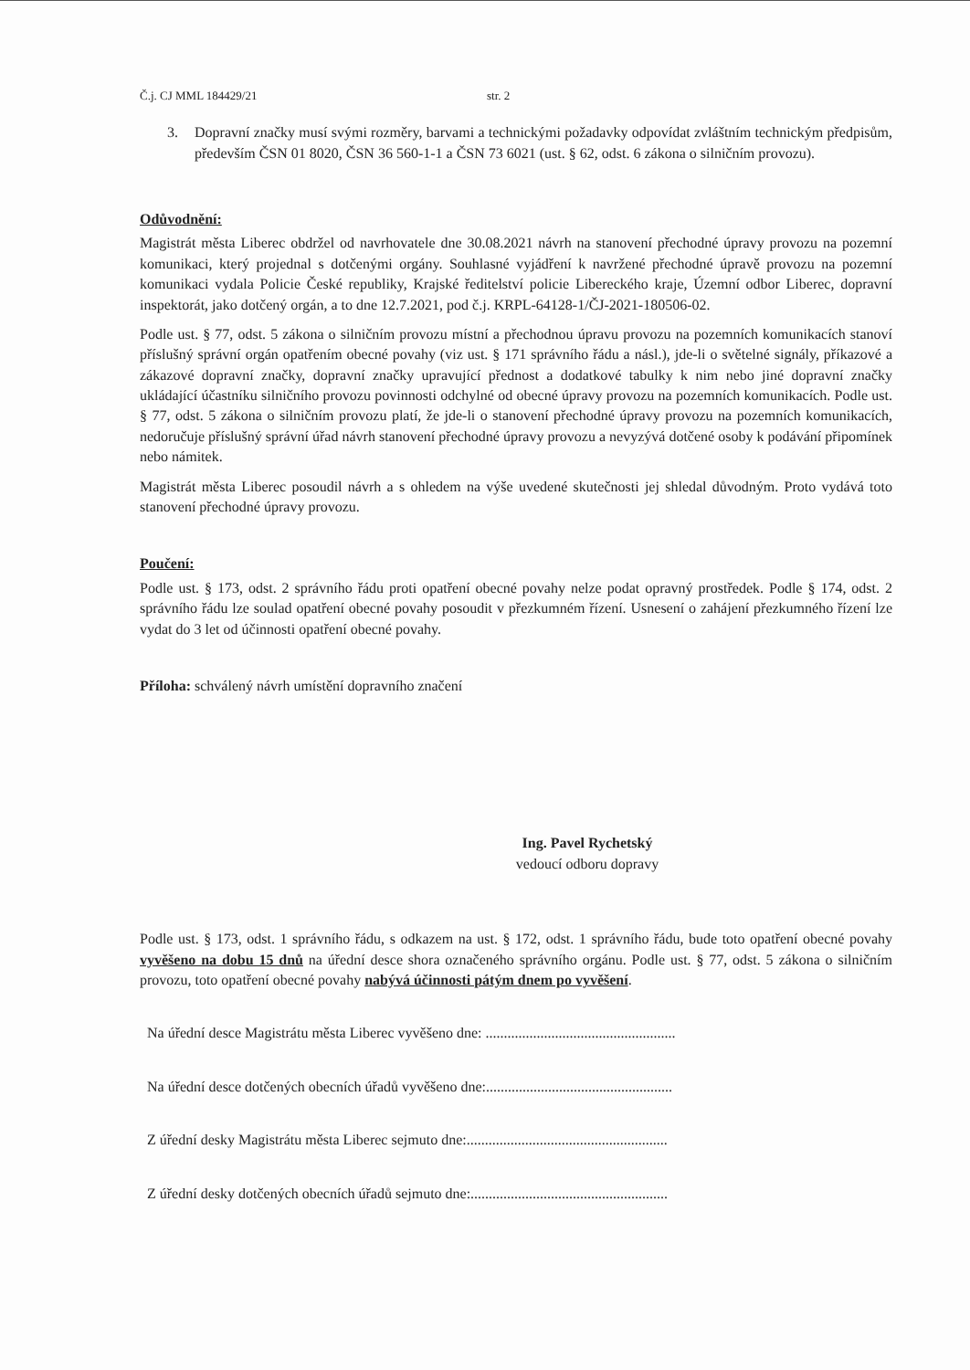Č.j. CJ MML 184429/21 str. 2
3. Dopravní značky musí svými rozměry, barvami a technickými požadavky odpovídat zvláštním technickým předpisům, především ČSN 01 8020, ČSN 36 560-1-1 a ČSN 73 6021 (ust. § 62, odst. 6 zákona o silničním provozu).
Odůvodnění:
Magistrát města Liberec obdržel od navrhovatele dne 30.08.2021 návrh na stanovení přechodné úpravy provozu na pozemní komunikaci, který projednal s dotčenými orgány. Souhlasné vyjádření k navržené přechodné úpravě provozu na pozemní komunikaci vydala Policie České republiky, Krajské ředitelství policie Libereckého kraje, Územní odbor Liberec, dopravní inspektorát, jako dotčený orgán, a to dne 12.7.2021, pod č.j. KRPL-64128-1/ČJ-2021-180506-02.
Podle ust. § 77, odst. 5 zákona o silničním provozu místní a přechodnou úpravu provozu na pozemních komunikacích stanoví příslušný správní orgán opatřením obecné povahy (viz ust. § 171 správního řádu a násl.), jde-li o světelné signály, příkazové a zákazové dopravní značky, dopravní značky upravující přednost a dodatkové tabulky k nim nebo jiné dopravní značky ukládající účastníku silničního provozu povinnosti odchylné od obecné úpravy provozu na pozemních komunikacích. Podle ust. § 77, odst. 5 zákona o silničním provozu platí, že jde-li o stanovení přechodné úpravy provozu na pozemních komunikacích, nedoručuje příslušný správní úřad návrh stanovení přechodné úpravy provozu a nevyzývá dotčené osoby k podávání připomínek nebo námitek.
Magistrát města Liberec posoudil návrh a s ohledem na výše uvedené skutečnosti jej shledal důvodným. Proto vydává toto stanovení přechodné úpravy provozu.
Poučení:
Podle ust. § 173, odst. 2 správního řádu proti opatření obecné povahy nelze podat opravný prostředek. Podle § 174, odst. 2 správního řádu lze soulad opatření obecné povahy posoudit v přezkumném řízení. Usnesení o zahájení přezkumného řízení lze vydat do 3 let od účinnosti opatření obecné povahy.
Příloha: schválený návrh umístění dopravního značení
Ing. Pavel Rychetský
vedoucí odboru dopravy
Podle ust. § 173, odst. 1 správního řádu, s odkazem na ust. § 172, odst. 1 správního řádu, bude toto opatření obecné povahy vyvěšeno na dobu 15 dnů na úřední desce shora označeného správního orgánu. Podle ust. § 77, odst. 5 zákona o silničním provozu, toto opatření obecné povahy nabývá účinnosti pátým dnem po vyvěšení.
Na úřední desce Magistrátu města Liberec vyvěšeno dne: ....................................................
Na úřední desce dotčených obecních úřadů vyvěšeno dne:...................................................
Z úřední desky Magistrátu města Liberec sejmuto dne:.......................................................
Z úřední desky dotčených obecních úřadů sejmuto dne:......................................................